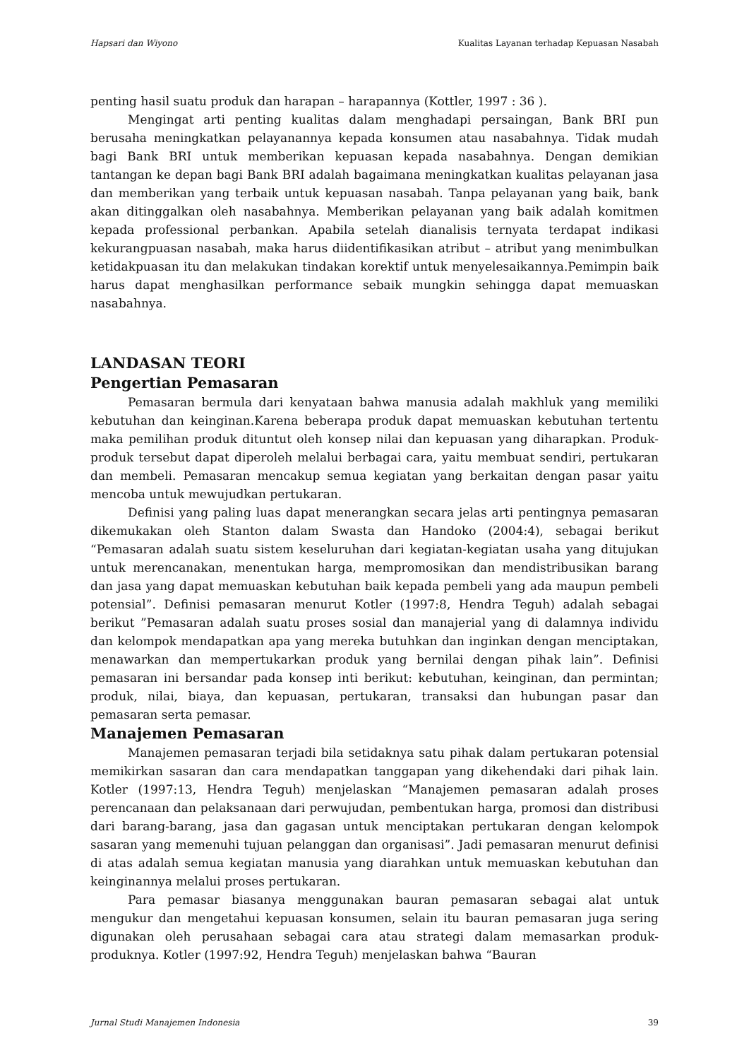Hapsari dan Wiyono Kualitas Layanan terhadap Kepuasan Nasabah
penting hasil suatu produk dan harapan – harapannya (Kottler, 1997 : 36 ).
Mengingat arti penting kualitas dalam menghadapi persaingan, Bank BRI pun berusaha meningkatkan pelayanannya kepada konsumen atau nasabahnya. Tidak mudah bagi Bank BRI untuk memberikan kepuasan kepada nasabahnya. Dengan demikian tantangan ke depan bagi Bank BRI adalah bagaimana meningkatkan kualitas pelayanan jasa dan memberikan yang terbaik untuk kepuasan nasabah. Tanpa pelayanan yang baik, bank akan ditinggalkan oleh nasabahnya. Memberikan pelayanan yang baik adalah komitmen kepada professional perbankan. Apabila setelah dianalisis ternyata terdapat indikasi kekurangpuasan nasabah, maka harus diidentifikasikan atribut – atribut yang menimbulkan ketidakpuasan itu dan melakukan tindakan korektif untuk menyelesaikannya.Pemimpin baik harus dapat menghasilkan performance sebaik mungkin sehingga dapat memuaskan nasabahnya.
LANDASAN TEORI
Pengertian Pemasaran
Pemasaran bermula dari kenyataan bahwa manusia adalah makhluk yang memiliki kebutuhan dan keinginan.Karena beberapa produk dapat memuaskan kebutuhan tertentu maka pemilihan produk dituntut oleh konsep nilai dan kepuasan yang diharapkan. Produk-produk tersebut dapat diperoleh melalui berbagai cara, yaitu membuat sendiri, pertukaran dan membeli. Pemasaran mencakup semua kegiatan yang berkaitan dengan pasar yaitu mencoba untuk mewujudkan pertukaran.
Definisi yang paling luas dapat menerangkan secara jelas arti pentingnya pemasaran dikemukakan oleh Stanton dalam Swasta dan Handoko (2004:4), sebagai berikut “Pemasaran adalah suatu sistem keseluruhan dari kegiatan-kegiatan usaha yang ditujukan untuk merencanakan, menentukan harga, mempromosikan dan mendistribusikan barang dan jasa yang dapat memuaskan kebutuhan baik kepada pembeli yang ada maupun pembeli potensial”. Definisi pemasaran menurut Kotler (1997:8, Hendra Teguh) adalah sebagai berikut ”Pemasaran adalah suatu proses sosial dan manajerial yang di dalamnya individu dan kelompok mendapatkan apa yang mereka butuhkan dan inginkan dengan menciptakan, menawarkan dan mempertukarkan produk yang bernilai dengan pihak lain”. Definisi pemasaran ini bersandar pada konsep inti berikut: kebutuhan, keinginan, dan permintan; produk, nilai, biaya, dan kepuasan, pertukaran, transaksi dan hubungan pasar dan pemasaran serta pemasar.
Manajemen Pemasaran
Manajemen pemasaran terjadi bila setidaknya satu pihak dalam pertukaran potensial memikirkan sasaran dan cara mendapatkan tanggapan yang dikehendaki dari pihak lain. Kotler (1997:13, Hendra Teguh) menjelaskan “Manajemen pemasaran adalah proses perencanaan dan pelaksanaan dari perwujudan, pembentukan harga, promosi dan distribusi dari barang-barang, jasa dan gagasan untuk menciptakan pertukaran dengan kelompok sasaran yang memenuhi tujuan pelanggan dan organisasi”. Jadi pemasaran menurut definisi di atas adalah semua kegiatan manusia yang diarahkan untuk memuaskan kebutuhan dan keinginannya melalui proses pertukaran.
Para pemasar biasanya menggunakan bauran pemasaran sebagai alat untuk mengukur dan mengetahui kepuasan konsumen, selain itu bauran pemasaran juga sering digunakan oleh perusahaan sebagai cara atau strategi dalam memasarkan produk-produknya. Kotler (1997:92, Hendra Teguh) menjelaskan bahwa “Bauran
Jurnal Studi Manajemen Indonesia 39